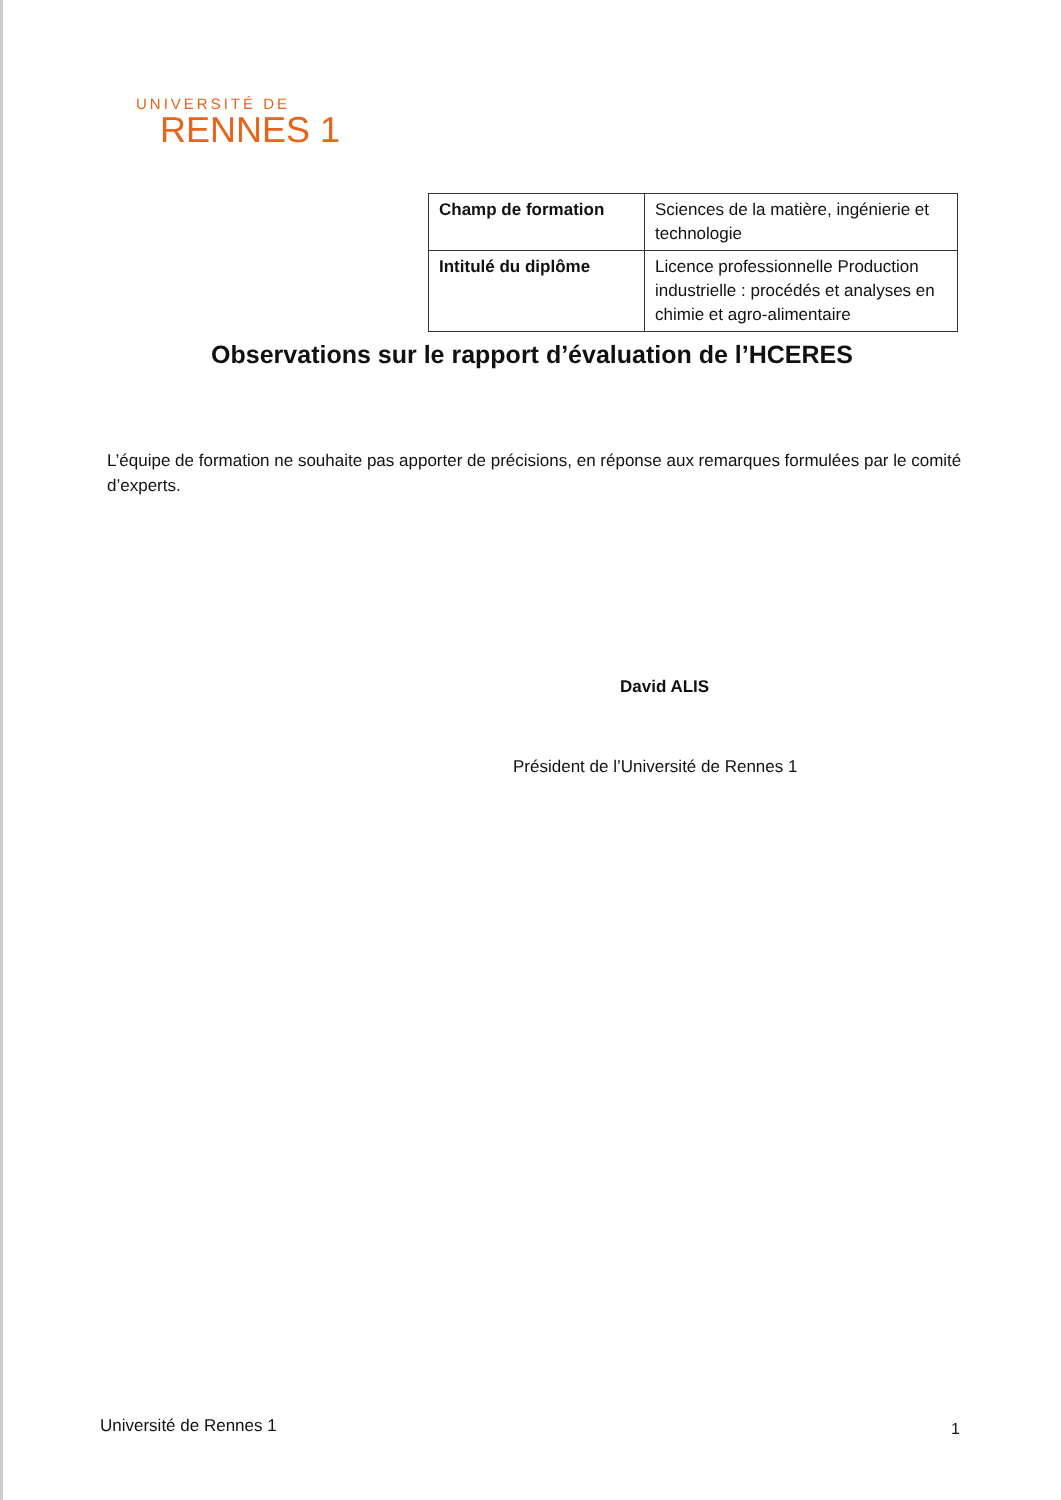UNIVERSITÉ DE
RENNES 1
| Champ de formation | Sciences de la matière, ingénierie et technologie |
| Intitulé du diplôme | Licence professionnelle Production industrielle : procédés et analyses en chimie et agro-alimentaire |
Observations sur le rapport d’évaluation de l’HCERES
L’équipe de formation ne souhaite pas apporter de précisions, en réponse aux remarques formulées par le comité d’experts.
David ALIS
Président de l’Université de Rennes 1
Université de Rennes 1 1